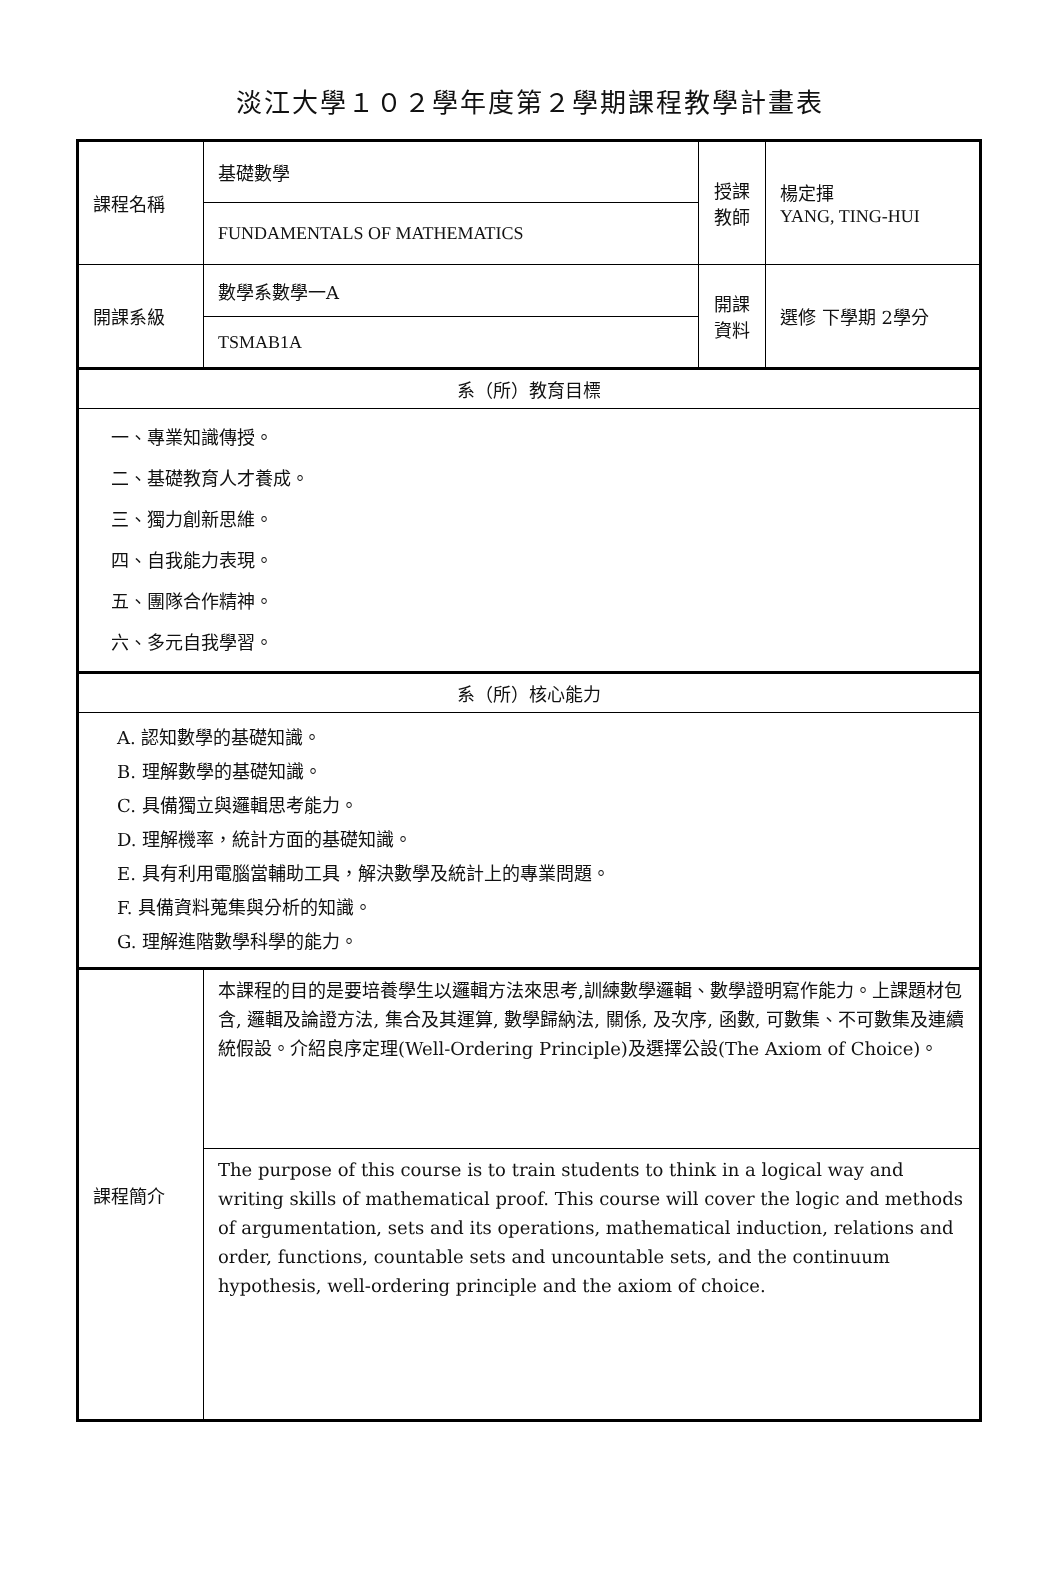淡江大學１０２學年度第２學期課程教學計畫表
| 課程名稱 | 基礎數學 | 授課 教師 | 楊定揮 YANG, TING-HUI |
| | FUNDAMENTALS OF MATHEMATICS | | |
| 開課系級 | 數學系數學一A | 開課 資料 | 選修 下學期 2學分 |
| | TSMAB1A | | |
| 系（所）教育目標 | | | |
| 一、專業知識傳授。 二、基礎教育人才養成。 三、獨力創新思維。 四、自我能力表現。 五、團隊合作精神。 六、多元自我學習。 | | | |
| 系（所）核心能力 | | | |
| A. 認知數學的基礎知識。 B. 理解數學的基礎知識。 C. 具備獨立與邏輯思考能力。 D. 理解機率，統計方面的基礎知識。 E. 具有利用電腦當輔助工具，解決數學及統計上的專業問題。 F. 具備資料蒐集與分析的知識。 G. 理解進階數學科學的能力。 | | | |
| 課程簡介 | 本課程的目的是要培養學生以邏輯方法來思考,訓練數學邏輯、數學證明寫作能力。上課題材包含, 邏輯及論證方法, 集合及其運算, 數學歸納法, 關係, 及次序, 函數, 可數集、不可數集及連續統假設。介紹良序定理(Well-Ordering Principle)及選擇公設(The Axiom of Choice)。 | | |
| | The purpose of this course is to train students to think in a logical way and writing skills of mathematical proof. This course will cover the logic and methods of argumentation, sets and its operations, mathematical induction, relations and order, functions, countable sets and uncountable sets, and the continuum hypothesis, well-ordering principle and the axiom of choice. | | |